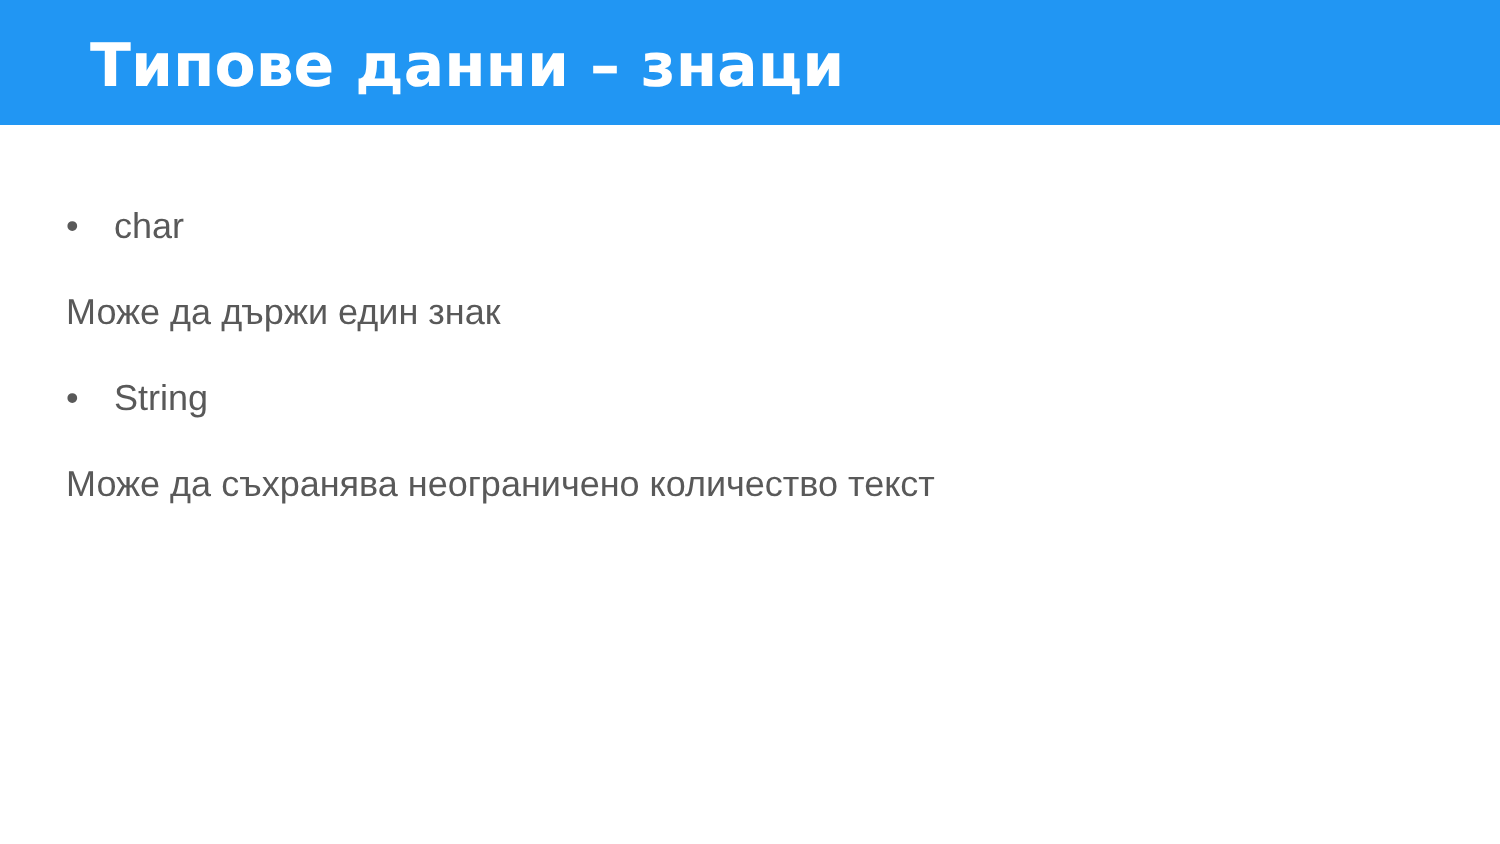Типове данни – знаци
• char
Може да държи един знак
• String
Може да съхранява неограничено количество текст